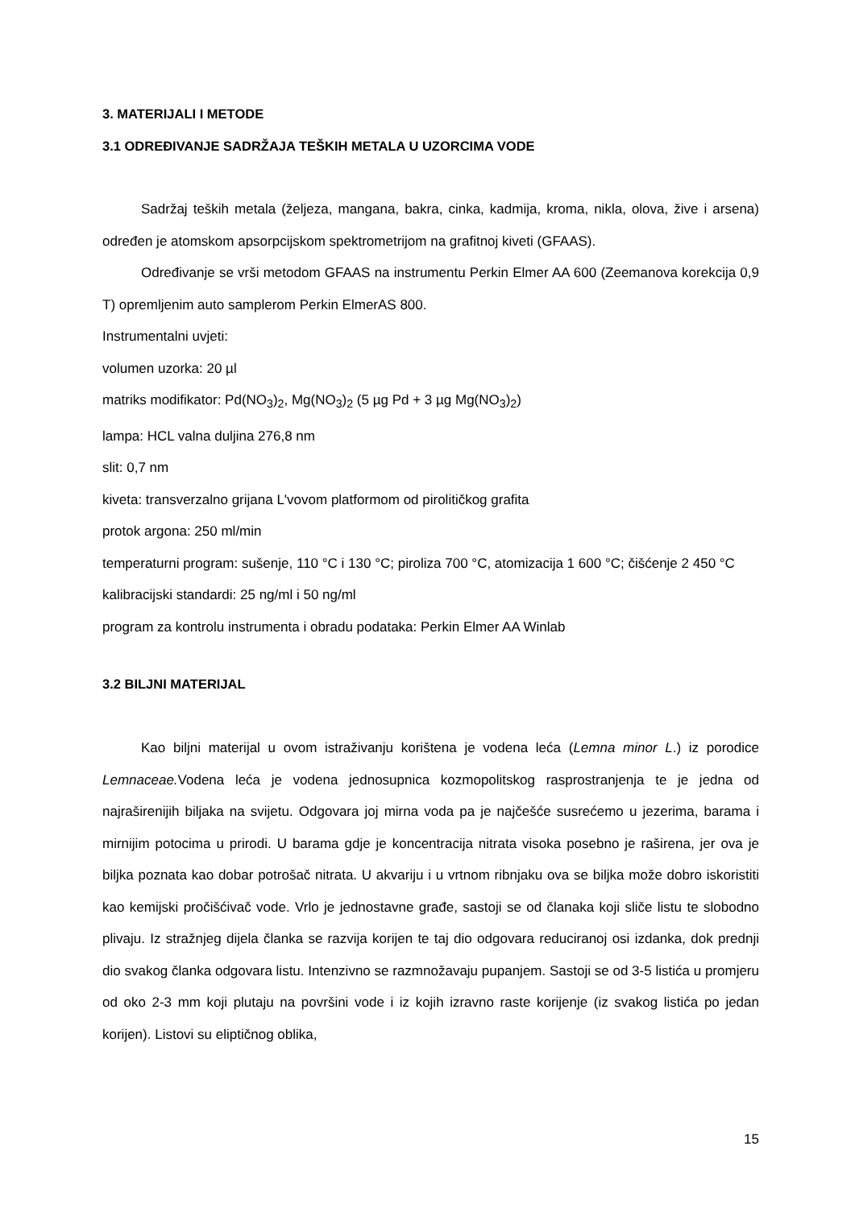3. MATERIJALI I METODE
3.1 ODREĐIVANJE SADRŽAJA TEŠKIH METALA U UZORCIMA VODE
Sadržaj teških metala (željeza, mangana, bakra, cinka, kadmija, kroma, nikla, olova, žive i arsena) određen je atomskom apsorpcijskom spektrometrijom na grafitnoj kiveti (GFAAS).
Određivanje se vrši metodom GFAAS na instrumentu Perkin Elmer AA 600 (Zeemanova korekcija 0,9 T) opremljenim auto samplerom Perkin ElmerAS 800.
Instrumentalni uvjeti:
volumen uzorka: 20 µl
matriks modifikator: Pd(NO<sub>3</sub>)<sub>2</sub>, Mg(NO<sub>3</sub>)<sub>2</sub> (5 µg Pd + 3 µg Mg(NO<sub>3</sub>)<sub>2</sub>)
lampa: HCL valna duljina 276,8 nm
slit: 0,7 nm
kiveta: transverzalno grijana L'vovom platformom od pirolitičkog grafita
protok argona: 250 ml/min
temperaturni program: sušenje, 110 °C i 130 °C; piroliza 700 °C, atomizacija 1 600 °C; čišćenje 2 450 °C
kalibracijski standardi: 25 ng/ml i 50 ng/ml
program za kontrolu instrumenta i obradu podataka: Perkin Elmer AA Winlab
3.2 BILJNI MATERIJAL
Kao biljni materijal u ovom istraživanju korištena je vodena leća (Lemna minor L.) iz porodice Lemnaceae. Vodena leća je vodena jednosupnica kozmopolitskog rasprostranjenja te je jedna od najraširenijih biljaka na svijetu. Odgovara joj mirna voda pa je najčešće susrećemo u jezerima, barama i mirnijim potocima u prirodi. U barama gdje je koncentracija nitrata visoka posebno je raširena, jer ova je biljka poznata kao dobar potrošač nitrata. U akvariju i u vrtnom ribnjaku ova se biljka može dobro iskoristiti kao kemijski pročišćivač vode. Vrlo je jednostavne građe, sastoji se od članaka koji sliče listu te slobodno plivaju. Iz stražnjeg dijela članka se razvija korijen te taj dio odgovara reduciranoj osi izdanka, dok prednji dio svakog članka odgovara listu. Intenzivno se razmnožavaju pupanjem. Sastoji se od 3-5 listića u promjeru od oko 2-3 mm koji plutaju na površini vode i iz kojih izravno raste korijenje (iz svakog listića po jedan korijen). Listovi su eliptičnog oblika,
15